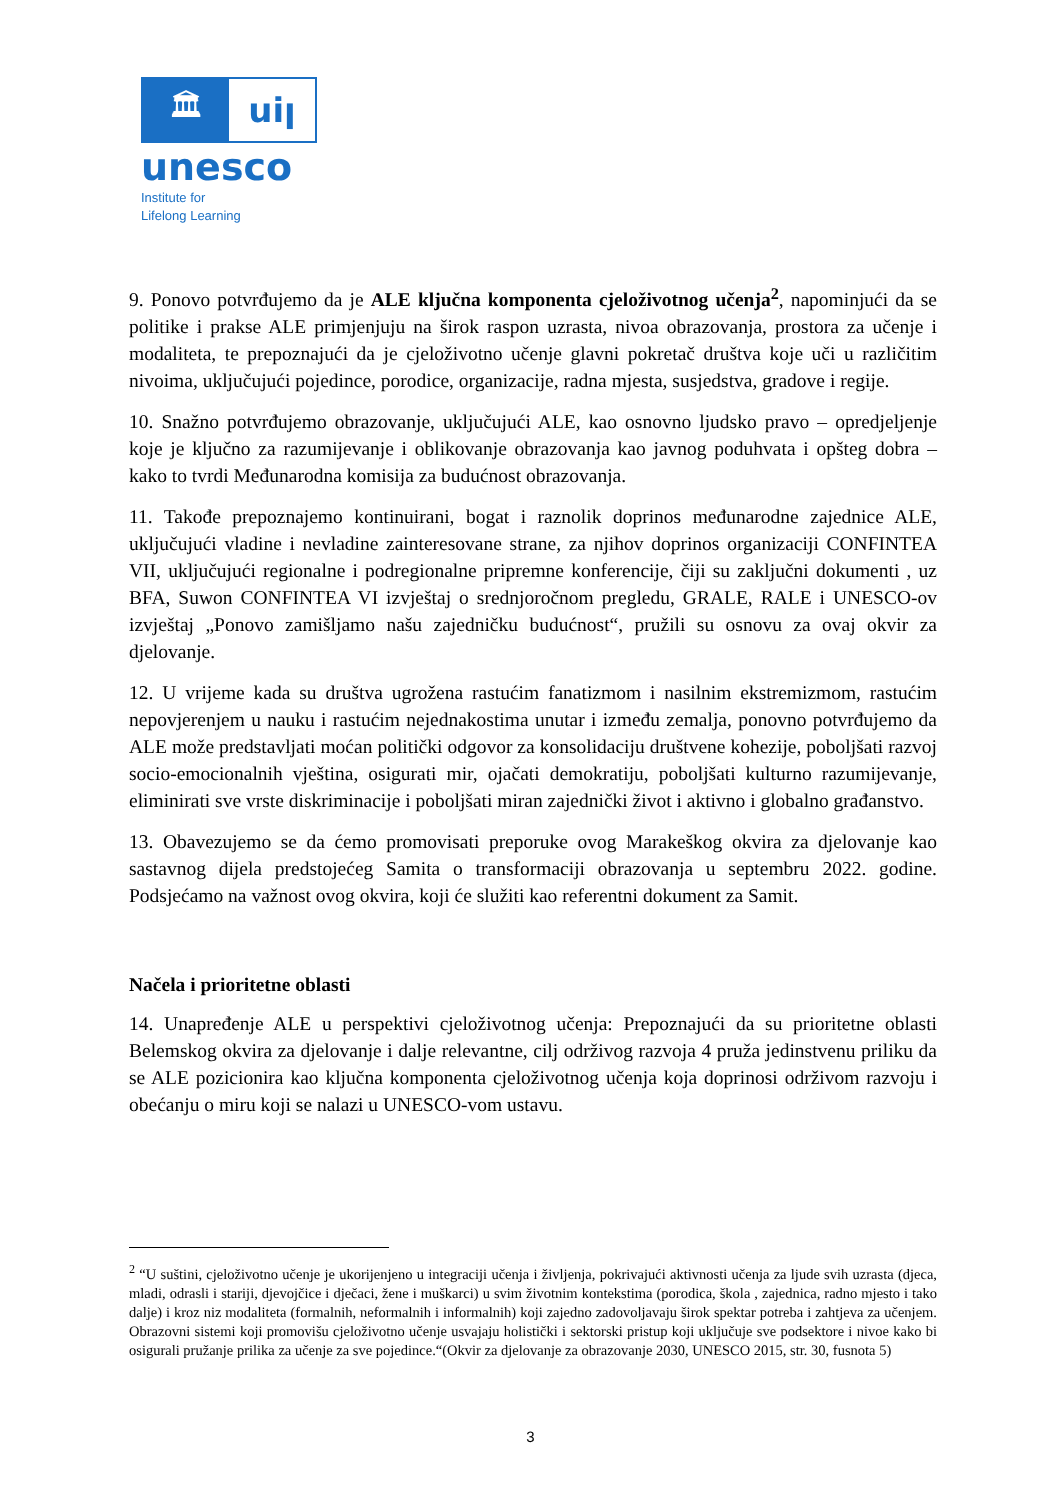🏛 uiꞁ
unesco
Institute for
Lifelong Learning
9. Ponovo potvrđujemo da je ALE ključna komponenta cjeloživotnog učenja<sup>2</sup>, napominjući da se politike i prakse ALE primjenjuju na širok raspon uzrasta, nivoa obrazovanja, prostora za učenje i modaliteta, te prepoznajući da je cjeloživotno učenje glavni pokretač društva koje uči u različitim nivoima, uključujući pojedince, porodice, organizacije, radna mjesta, susjedstva, gradove i regije.
10. Snažno potvrđujemo obrazovanje, uključujući ALE, kao osnovno ljudsko pravo – opredjeljenje koje je ključno za razumijevanje i oblikovanje obrazovanja kao javnog poduhvata i opšteg dobra – kako to tvrdi Međunarodna komisija za budućnost obrazovanja.
11. Takođe prepoznajemo kontinuirani, bogat i raznolik doprinos međunarodne zajednice ALE, uključujući vladine i nevladine zainteresovane strane, za njihov doprinos organizaciji CONFINTEA VII, uključujući regionalne i podregionalne pripremne konferencije, čiji su zaključni dokumenti , uz BFA, Suwon CONFINTEA VI izvještaj o srednjoročnom pregledu, GRALE, RALE i UNESCO-ov izvještaj „Ponovo zamišljamo našu zajedničku budućnost“, pružili su osnovu za ovaj okvir za djelovanje.
12. U vrijeme kada su društva ugrožena rastućim fanatizmom i nasilnim ekstremizmom, rastućim nepovjerenjem u nauku i rastućim nejednakostima unutar i između zemalja, ponovno potvrđujemo da ALE može predstavljati moćan politički odgovor za konsolidaciju društvene kohezije, poboljšati razvoj socio-emocionalnih vještina, osigurati mir, ojačati demokratiju, poboljšati kulturno razumijevanje, eliminirati sve vrste diskriminacije i poboljšati miran zajednički život i aktivno i globalno građanstvo.
13. Obavezujemo se da ćemo promovisati preporuke ovog Marakeškog okvira za djelovanje kao sastavnog dijela predstojećeg Samita o transformaciji obrazovanja u septembru 2022. godine. Podsjećamo na važnost ovog okvira, koji će služiti kao referentni dokument za Samit.
Načela i prioritetne oblasti
14. Unapređenje ALE u perspektivi cjeloživotnog učenja: Prepoznajući da su prioritetne oblasti Belemskog okvira za djelovanje i dalje relevantne, cilj održivog razvoja 4 pruža jedinstvenu priliku da se ALE pozicionira kao ključna komponenta cjeloživotnog učenja koja doprinosi održivom razvoju i obećanju o miru koji se nalazi u UNESCO-vom ustavu.
<sup>2</sup> “U suštini, cjeloživotno učenje je ukorijenjeno u integraciji učenja i življenja, pokrivajući aktivnosti učenja za ljude svih uzrasta (djeca, mladi, odrasli i stariji, djevojčice i dječaci, žene i muškarci) u svim životnim kontekstima (porodica, škola , zajednica, radno mjesto i tako dalje) i kroz niz modaliteta (formalnih, neformalnih i informalnih) koji zajedno zadovoljavaju širok spektar potreba i zahtjeva za učenjem. Obrazovni sistemi koji promovišu cjeloživotno učenje usvajaju holistički i sektorski pristup koji uključuje sve podsektore i nivoe kako bi osigurali pružanje prilika za učenje za sve pojedince.“(Okvir za djelovanje za obrazovanje 2030, UNESCO 2015, str. 30, fusnota 5)
3